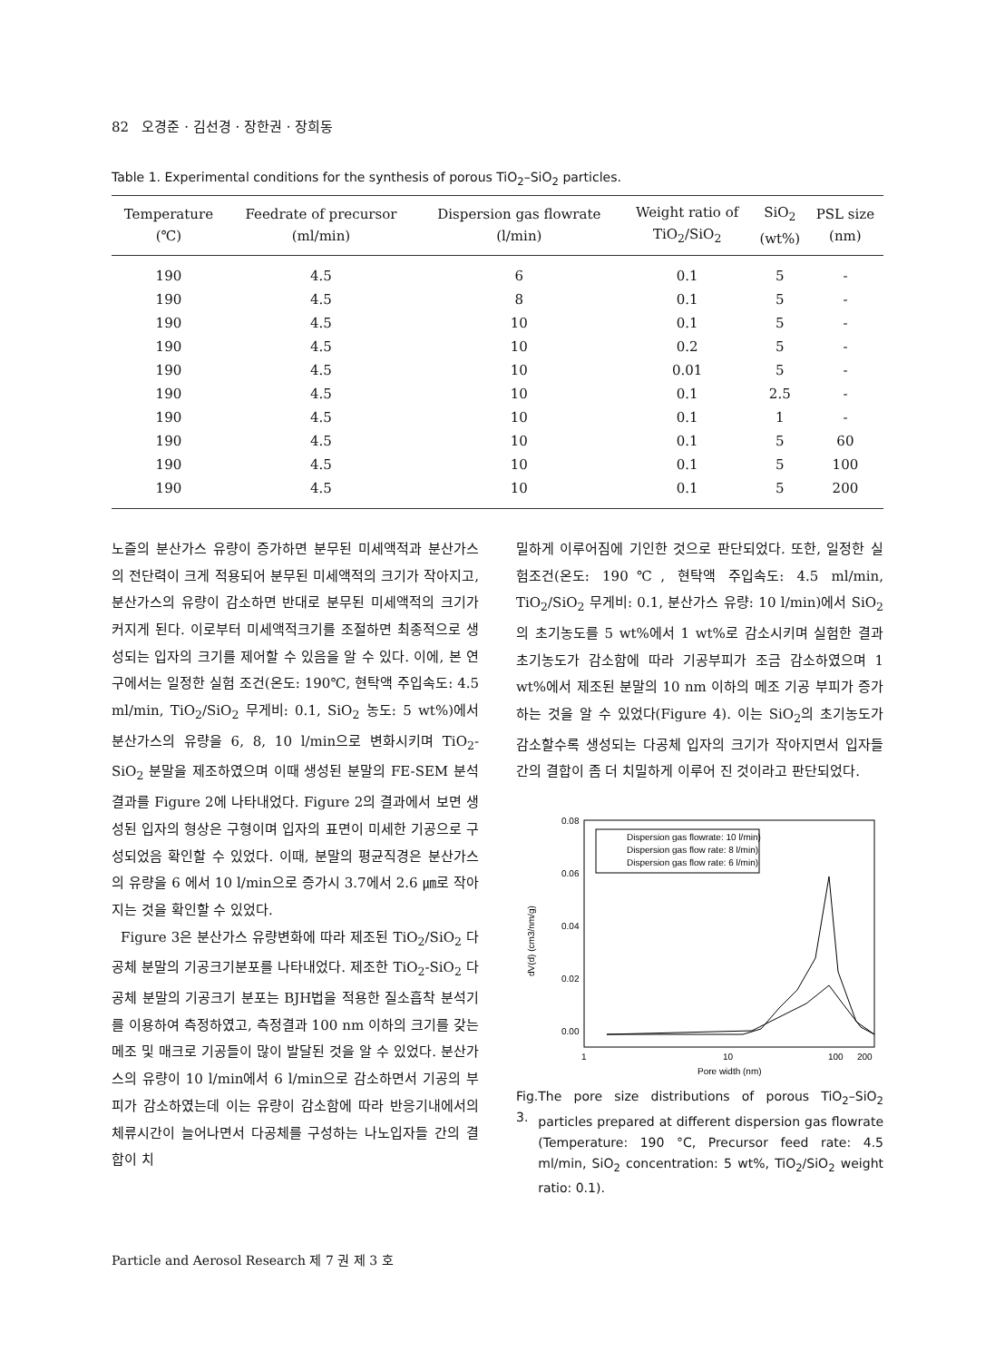82 오경준 · 김선경 · 장한권 · 장희동
Table 1. Experimental conditions for the synthesis of porous TiO<sub>2</sub>–SiO<sub>2</sub> particles.
| Temperature (℃) | Feedrate of precursor (ml/min) | Dispersion gas flowrate (l/min) | Weight ratio of TiO<sub>2</sub>/SiO<sub>2</sub> | SiO<sub>2</sub> (wt%) | PSL size (nm) |
| --- | --- | --- | --- | --- | --- |
| 190 | 4.5 | 6 | 0.1 | 5 | - |
| 190 | 4.5 | 8 | 0.1 | 5 | - |
| 190 | 4.5 | 10 | 0.1 | 5 | - |
| 190 | 4.5 | 10 | 0.2 | 5 | - |
| 190 | 4.5 | 10 | 0.01 | 5 | - |
| 190 | 4.5 | 10 | 0.1 | 2.5 | - |
| 190 | 4.5 | 10 | 0.1 | 1 | - |
| 190 | 4.5 | 10 | 0.1 | 5 | 60 |
| 190 | 4.5 | 10 | 0.1 | 5 | 100 |
| 190 | 4.5 | 10 | 0.1 | 5 | 200 |
노즐의 분산가스 유량이 증가하면 분무된 미세액적과 분산가스의 전단력이 크게 적용되어 분무된 미세액적의 크기가 작아지고, 분산가스의 유량이 감소하면 반대로 분무된 미세액적의 크기가 커지게 된다. 이로부터 미세액적크기를 조절하면 최종적으로 생성되는 입자의 크기를 제어할 수 있음을 알 수 있다. 이에, 본 연구에서는 일정한 실험 조건(온도: 190℃, 현탁액 주입속도: 4.5 ml/min, TiO<sub>2</sub>/SiO<sub>2</sub> 무게비: 0.1, SiO<sub>2</sub> 농도: 5 wt%)에서 분산가스의 유량을 6, 8, 10 l/min으로 변화시키며 TiO<sub>2</sub>-SiO<sub>2</sub> 분말을 제조하였으며 이때 생성된 분말의 FE-SEM 분석 결과를 Figure 2에 나타내었다. Figure 2의 결과에서 보면 생성된 입자의 형상은 구형이며 입자의 표면이 미세한 기공으로 구성되었음 확인할 수 있었다. 이때, 분말의 평균직경은 분산가스의 유량을 6 에서 10 l/min으로 증가시 3.7에서 2.6 ㎛로 작아지는 것을 확인할 수 있었다.
Figure 3은 분산가스 유량변화에 따라 제조된 TiO<sub>2</sub>/SiO<sub>2</sub> 다공체 분말의 기공크기분포를 나타내었다. 제조한 TiO<sub>2</sub>-SiO<sub>2</sub> 다공체 분말의 기공크기 분포는 BJH법을 적용한 질소흡착 분석기를 이용하여 측정하였고, 측정결과 100 nm 이하의 크기를 갖는 메조 및 매크로 기공들이 많이 발달된 것을 알 수 있었다. 분산가스의 유량이 10 l/min에서 6 l/min으로 감소하면서 기공의 부피가 감소하였는데 이는 유량이 감소함에 따라 반응기내에서의 체류시간이 늘어나면서 다공체를 구성하는 나노입자들 간의 결합이 치
밀하게 이루어짐에 기인한 것으로 판단되었다. 또한, 일정한 실험조건(온도: 190℃, 현탁액 주입속도: 4.5 ml/min, TiO<sub>2</sub>/SiO<sub>2</sub> 무게비: 0.1, 분산가스 유량: 10 l/min)에서 SiO<sub>2</sub>의 초기농도를 5 wt%에서 1 wt%로 감소시키며 실험한 결과 초기농도가 감소함에 따라 기공부피가 조금 감소하였으며 1 wt%에서 제조된 분말의 10 nm 이하의 메조 기공 부피가 증가하는 것을 알 수 있었다(Figure 4). 이는 SiO<sub>2</sub>의 초기농도가 감소할수록 생성되는 다공체 입자의 크기가 작아지면서 입자들간의 결합이 좀 더 치밀하게 이루어 진 것이라고 판단되었다.
0.08
0.06
0.04
0.02
0.00
1
10
100
200
Pore width (nm)
dV(d) (cm3/nm/g)
Dispersion gas flowrate: 10 l/min)
Dispersion gas flow rate: 8 l/min)
Dispersion gas flow rate: 6 l/min)
Fig. 3. The pore size distributions of porous TiO<sub>2</sub>–SiO<sub>2</sub> particles prepared at different dispersion gas flowrate (Temperature: 190 °C, Precursor feed rate: 4.5 ml/min, SiO<sub>2</sub> concentration: 5 wt%, TiO<sub>2</sub>/SiO<sub>2</sub> weight ratio: 0.1).
Particle and Aerosol Research 제 7 권 제 3 호